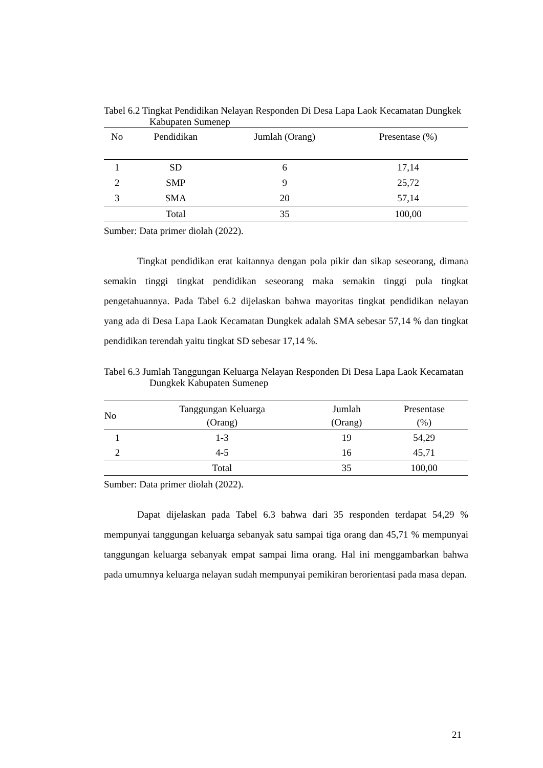Tabel 6.2 Tingkat Pendidikan Nelayan Responden Di Desa Lapa Laok Kecamatan Dungkek Kabupaten Sumenep
| No | Pendidikan | Jumlah (Orang) | Presentase (%) |
| --- | --- | --- | --- |
| 1 | SD | 6 | 17,14 |
| 2 | SMP | 9 | 25,72 |
| 3 | SMA | 20 | 57,14 |
| | Total | 35 | 100,00 |
Sumber: Data primer diolah (2022).
Tingkat pendidikan erat kaitannya dengan pola pikir dan sikap seseorang, dimana semakin tinggi tingkat pendidikan seseorang maka semakin tinggi pula tingkat pengetahuannya. Pada Tabel 6.2 dijelaskan bahwa mayoritas tingkat pendidikan nelayan yang ada di Desa Lapa Laok Kecamatan Dungkek adalah SMA sebesar 57,14 % dan tingkat pendidikan terendah yaitu tingkat SD sebesar 17,14 %.
Tabel 6.3 Jumlah Tanggungan Keluarga Nelayan Responden Di Desa Lapa Laok Kecamatan Dungkek Kabupaten Sumenep
| No | Tanggungan Keluarga (Orang) | Jumlah (Orang) | Presentase (%) |
| --- | --- | --- | --- |
| 1 | 1-3 | 19 | 54,29 |
| 2 | 4-5 | 16 | 45,71 |
| | Total | 35 | 100,00 |
Sumber: Data primer diolah (2022).
Dapat dijelaskan pada Tabel 6.3 bahwa dari 35 responden terdapat 54,29 % mempunyai tanggungan keluarga sebanyak satu sampai tiga orang dan 45,71 % mempunyai tanggungan keluarga sebanyak empat sampai lima orang. Hal ini menggambarkan bahwa pada umumnya keluarga nelayan sudah mempunyai pemikiran berorientasi pada masa depan.
21